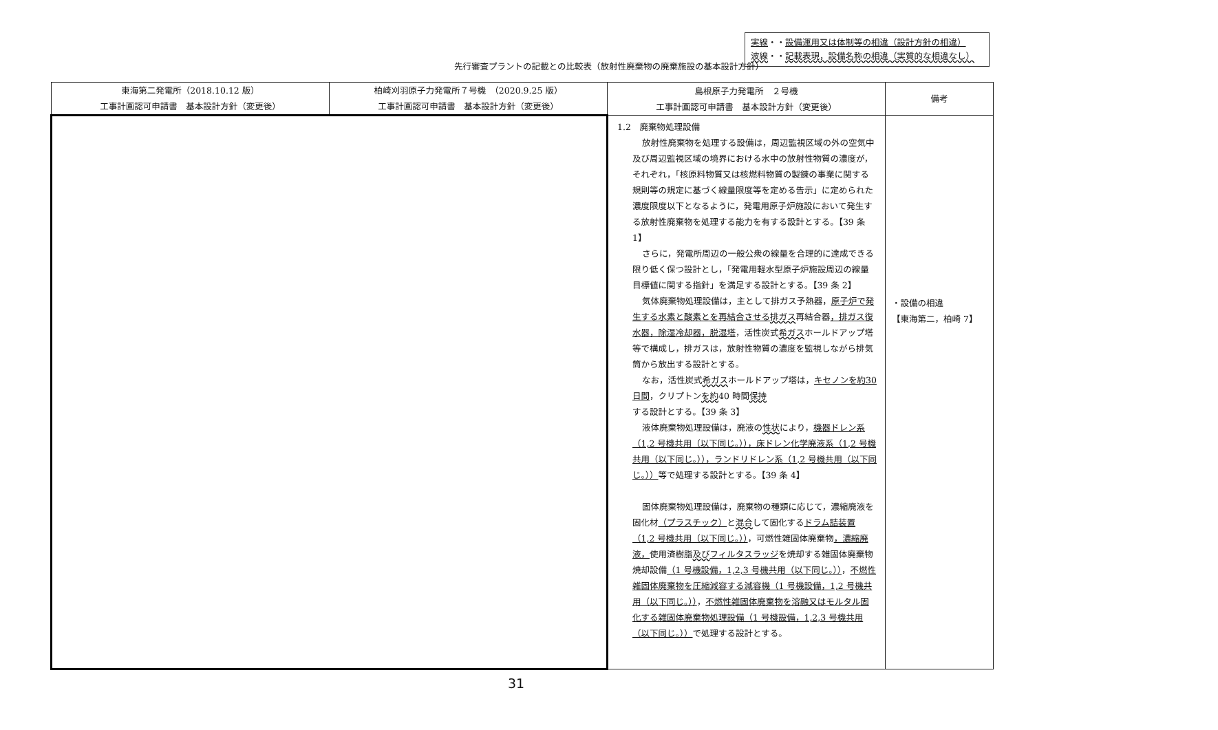実線・・設備運用又は体制等の相違（設計方針の相違）
波線・・記載表現，設備名称の相違（実質的な相違なし）
先行審査プラントの記載との比較表（放射性廃棄物の廃棄施設の基本設計方針）
| 東海第二発電所（2018.10.12 版） 工事計画認可申請書 基本設計方針（変更後） | 柏崎刈羽原子力発電所７号機 （2020.9.25 版） 工事計画認可申請書 基本設計方針（変更後） | 島根原子力発電所 ２号機 工事計画認可申請書 基本設計方針（変更後） | 備考 |
| --- | --- | --- | --- |
| | | 1.2 廃棄物処理設備 放射性廃棄物を処理する設備は，周辺監視区域の外の空気中及び周辺監視区域の境界における水中の放射性物質の濃度が，それぞれ，「核原料物質又は核燃料物質の製錬の事業に関する規則等の規定に基づく線量限度等を定める告示」に定められた濃度限度以下となるように，発電用原子炉施設において発生する放射性廃棄物を処理する能力を有する設計とする。【39 条 1】 さらに，発電所周辺の一般公衆の線量を合理的に達成できる限り低く保つ設計とし，「発電用軽水型原子炉施設周辺の線量目標値に関する指針」を満足する設計とする。【39 条 2】 気体廃棄物処理設備は，主として排ガス予熱器， 原子炉で発生する水素と酸素とを再結合させる 排ガス 再結合器 ，排ガス復水器，除湿冷却器，脱湿塔 ，活性炭式 希ガス ホールドアップ塔等で構成し，排ガスは，放射性物質の濃度を監視しながら排気筒から放出する設計とする。 なお，活性炭式 希ガス ホールドアップ塔は， キセノンを約30 日間 ，クリプトン を約 40 時間 保持 する設計とする。【39 条 3】 液体廃棄物処理設備は，廃液の 性状 により， 機器ドレン系（1,2 号機共用（以下同じ。）），床ドレン化学廃液系（1,2 号機共用（以下同じ。）），ランドリドレン系（1,2 号機共用（以下同じ。）） 等で処理する設計とする。【39 条 4】 固体廃棄物処理設備は，廃棄物の種類に応じて，濃縮廃液を固化材 （プラスチック） と 混合 して固化する ドラム詰装置（1,2 号機共用（以下同じ。）） ，可燃性雑固体廃棄物 ，濃縮廃液， 使用済樹脂 及び フィルタスラッジ を焼却する雑固体廃棄物焼却設備 （1 号機設備，1,2,3 号機共用（以下同じ。）） ， 不燃性雑固体廃棄物を圧縮減容する減容機（1 号機設備，1,2 号機共用（以下同じ。）） ， 不燃性雑固体廃棄物を溶融又はモルタル固化する雑固体廃棄物処理設備（1 号機設備，1,2,3 号機共用（以下同じ。）） で処理する設計とする。 | ・設備の相違 【東海第二，柏崎 7】 |
31